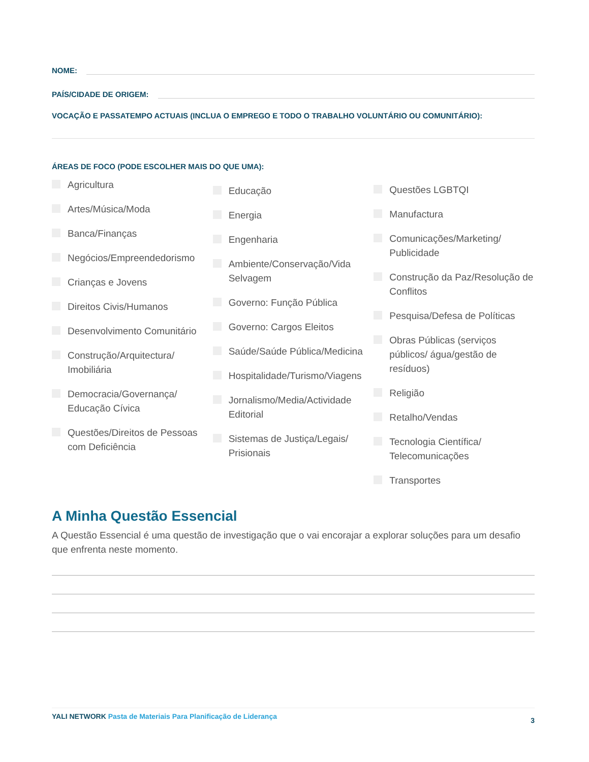NOME:
PAÍS/CIDADE DE ORIGEM:
VOCAÇÃO E PASSATEMPO ACTUAIS (INCLUA O EMPREGO E TODO O TRABALHO VOLUNTÁRIO OU COMUNITÁRIO):
ÁREAS DE FOCO (PODE ESCOLHER MAIS DO QUE UMA):
Agricultura
Artes/Música/Moda
Banca/Finanças
Negócios/Empreendedorismo
Crianças e Jovens
Direitos Civis/Humanos
Desenvolvimento Comunitário
Construção/Arquitectura/ Imobiliária
Democracia/Governança/ Educação Cívica
Questões/Direitos de Pessoas com Deficiência
Educação
Energia
Engenharia
Ambiente/Conservação/Vida Selvagem
Governo: Função Pública
Governo: Cargos Eleitos
Saúde/Saúde Pública/Medicina
Hospitalidade/Turismo/Viagens
Jornalismo/Media/Actividade Editorial
Sistemas de Justiça/Legais/ Prisionais
Questões LGBTQI
Manufactura
Comunicações/Marketing/ Publicidade
Construção da Paz/Resolução de Conflitos
Pesquisa/Defesa de Políticas
Obras Públicas (serviços públicos/ água/gestão de resíduos)
Religião
Retalho/Vendas
Tecnologia Científica/ Telecomunicações
Transportes
A Minha Questão Essencial
A Questão Essencial é uma questão de investigação que o vai encorajar a explorar soluções para um desafio que enfrenta neste momento.
YALI NETWORK Pasta de Materiais Para Planificação de Liderança 3